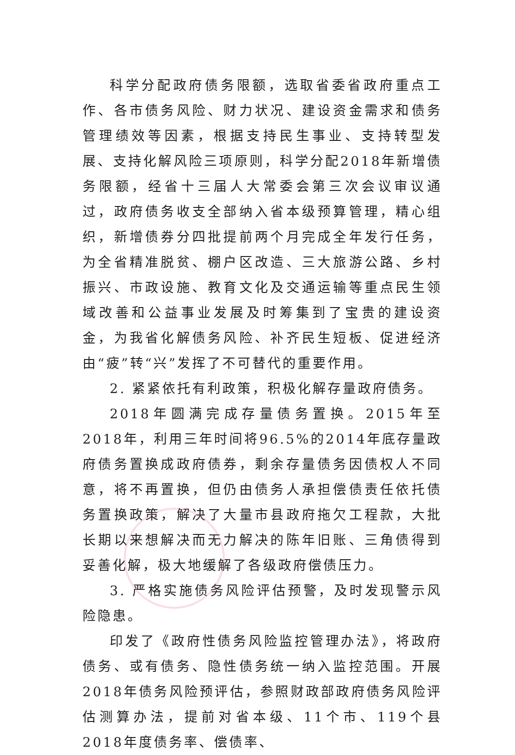科学分配政府债务限额，选取省委省政府重点工作、各市债务风险、财力状况、建设资金需求和债务管理绩效等因素，根据支持民生事业、支持转型发展、支持化解风险三项原则，科学分配2018年新增债务限额，经省十三届人大常委会第三次会议审议通过，政府债务收支全部纳入省本级预算管理，精心组织，新增债券分四批提前两个月完成全年发行任务，为全省精准脱贫、棚户区改造、三大旅游公路、乡村振兴、市政设施、教育文化及交通运输等重点民生领域改善和公益事业发展及时筹集到了宝贵的建设资金，为我省化解债务风险、补齐民生短板、促进经济由“疲”转“兴”发挥了不可替代的重要作用。
2. 紧紧依托有利政策，积极化解存量政府债务。
2018年圆满完成存量债务置换。2015年至2018年，利用三年时间将96.5%的2014年底存量政府债务置换成政府债券，剩余存量债务因债权人不同意，将不再置换，但仍由债务人承担偿债责任依托债务置换政策，解决了大量市县政府拖欠工程款，大批长期以来想解决而无力解决的陈年旧账、三角债得到妥善化解，极大地缓解了各级政府偿债压力。
3. 严格实施债务风险评估预警，及时发现警示风险隐患。
印发了《政府性债务风险监控管理办法》，将政府债务、或有债务、隐性债务统一纳入监控范围。开展2018年债务风险预评估，参照财政部政府债务风险评估测算办法，提前对省本级、11个市、119个县2018年度债务率、偿债率、